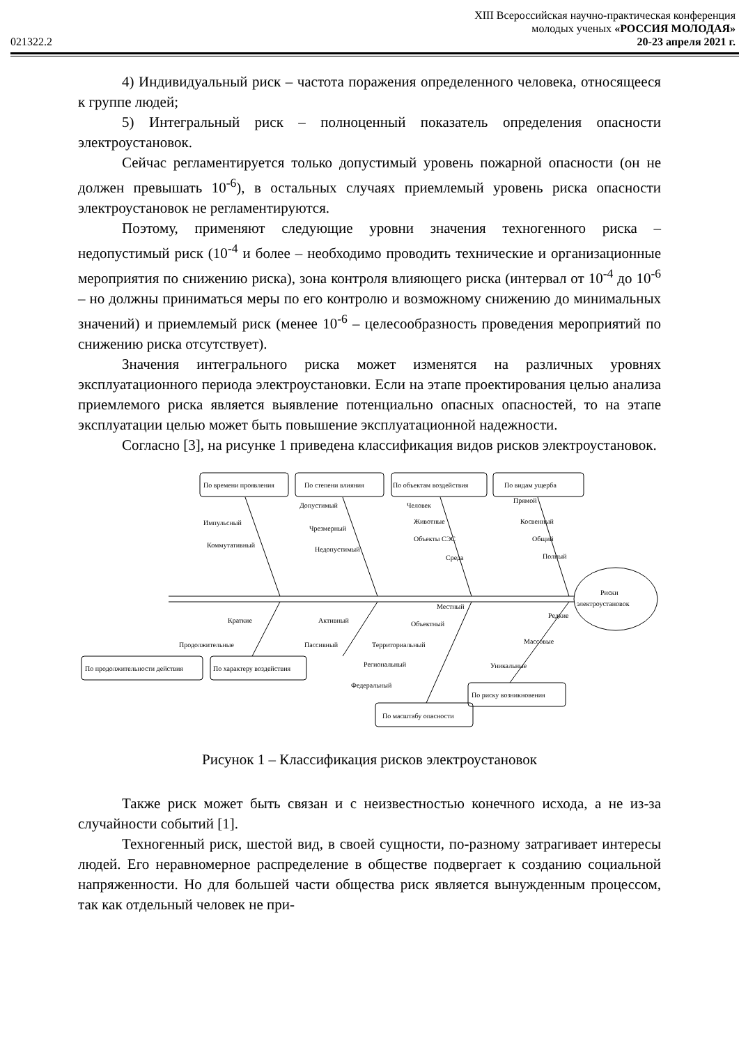XIII Всероссийская научно-практическая конференция
молодых ученых «РОССИЯ МОЛОДАЯ»
021322.2 20-23 апреля 2021 г.
4) Индивидуальный риск – частота поражения определенного человека, относящееся к группе людей;
5) Интегральный риск – полноценный показатель определения опасности электроустановок.
Сейчас регламентируется только допустимый уровень пожарной опасности (он не должен превышать 10<sup>-6</sup>), в остальных случаях приемлемый уровень риска опасности электроустановок не регламентируются.
Поэтому, применяют следующие уровни значения техногенного риска – недопустимый риск (10<sup>-4</sup> и более – необходимо проводить технические и организационные мероприятия по снижению риска), зона контроля влияющего риска (интервал от 10<sup>-4</sup> до 10<sup>-6</sup> – но должны приниматься меры по его контролю и возможному снижению до минимальных значений) и приемлемый риск (менее 10<sup>-6</sup> – целесообразность проведения мероприятий по снижению риска отсутствует).
Значения интегрального риска может изменятся на различных уровнях эксплуатационного периода электроустановки. Если на этапе проектирования целью анализа приемлемого риска является выявление потенциально опасных опасностей, то на этапе эксплуатации целью может быть повышение эксплуатационной надежности.
Согласно [3], на рисунке 1 приведена классификация видов рисков электроустановок.
По времени проявления
По степени влияния
По объектам воздействия
По видам ущерба
Импульсный
Коммутативный
Допустимый
Чрезмерный
Недопустимый
Человек
Животные
Объекты СЭС
Среда
Прямой
Косвенный
Общий
Полный
Риски
электроустановок
Краткие
Продолжительные
Активный
Пассивный
Местный
Объектный
Территориальный
Региональный
Федеральный
Редкие
Массовые
Уникальные
По продолжительности действия
По характеру воздействия
По риску возникновения
По масштабу опасности
Рисунок 1 – Классификация рисков электроустановок
Также риск может быть связан и с неизвестностью конечного исхода, а не из-за случайности событий [1].
Техногенный риск, шестой вид, в своей сущности, по-разному затрагивает интересы людей. Его неравномерное распределение в обществе подвергает к созданию социальной напряженности. Но для большей части общества риск является вынужденным процессом, так как отдельный человек не при-